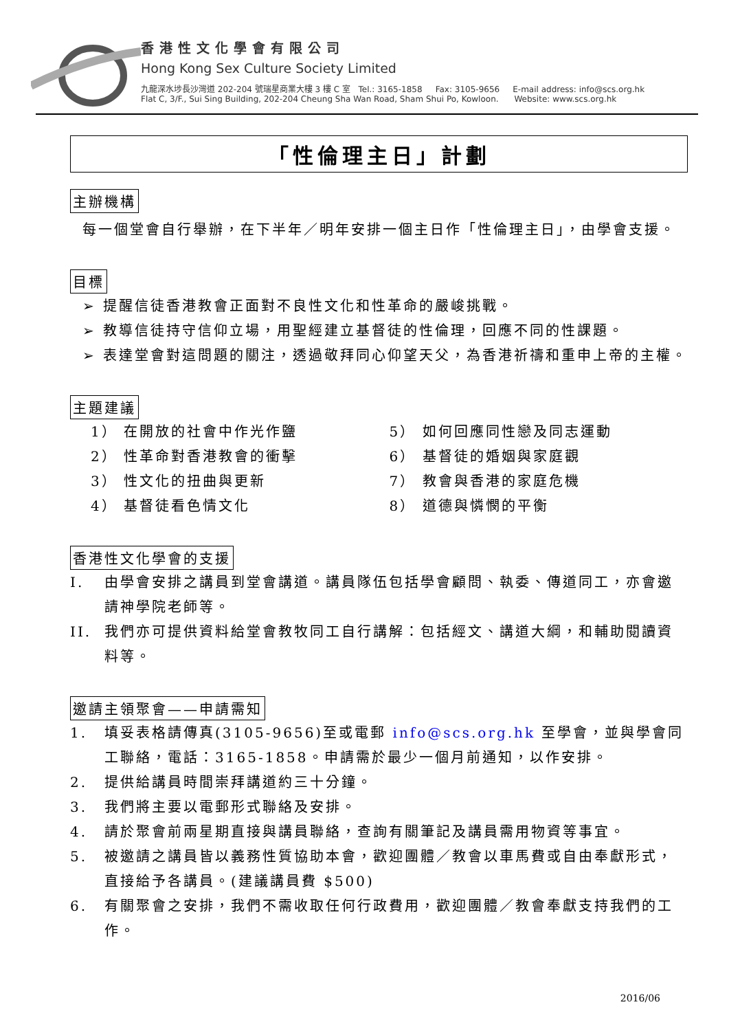香港性文化學會有限公司
Hong Kong Sex Culture Society Limited
九龍深水埗長沙灣道 202-204 號瑞星商業大樓 3 樓 C 室 Tel.: 3165-1858 Fax: 3105-9656 E-mail address: info@scs.org.hk
Flat C, 3/F., Sui Sing Building, 202-204 Cheung Sha Wan Road, Sham Shui Po, Kowloon. Website: www.scs.org.hk
「性倫理主日」計劃
主辦機構
每一個堂會自行舉辦，在下半年／明年安排一個主日作「性倫理主日」，由學會支援。
目標
➢ 提醒信徒香港教會正面對不良性文化和性革命的嚴峻挑戰。
➢ 教導信徒持守信仰立場，用聖經建立基督徒的性倫理，回應不同的性課題。
➢ 表達堂會對這問題的關注，透過敬拜同心仰望天父，為香港祈禱和重申上帝的主權。
主題建議
1） 在開放的社會中作光作鹽
5） 如何回應同性戀及同志運動
2） 性革命對香港教會的衝擊
6） 基督徒的婚姻與家庭觀
3） 性文化的扭曲與更新
7） 教會與香港的家庭危機
4） 基督徒看色情文化
8） 道德與憐憫的平衡
香港性文化學會的支援
I. 由學會安排之講員到堂會講道。講員隊伍包括學會顧問、執委、傳道同工，亦會邀請神學院老師等。
II. 我們亦可提供資料給堂會教牧同工自行講解：包括經文、講道大綱，和輔助閱讀資料等。
邀請主領聚會——申請需知
1. 填妥表格請傳真(3105-9656)至或電郵 info@scs.org.hk 至學會，並與學會同工聯絡，電話：3165-1858。申請需於最少一個月前通知，以作安排。
2. 提供給講員時間崇拜講道約三十分鐘。
3. 我們將主要以電郵形式聯絡及安排。
4. 請於聚會前兩星期直接與講員聯絡，查詢有關筆記及講員需用物資等事宜。
5. 被邀請之講員皆以義務性質協助本會，歡迎團體／教會以車馬費或自由奉獻形式，直接給予各講員。(建議講員費 $500)
6. 有關聚會之安排，我們不需收取任何行政費用，歡迎團體／教會奉獻支持我們的工作。
2016/06